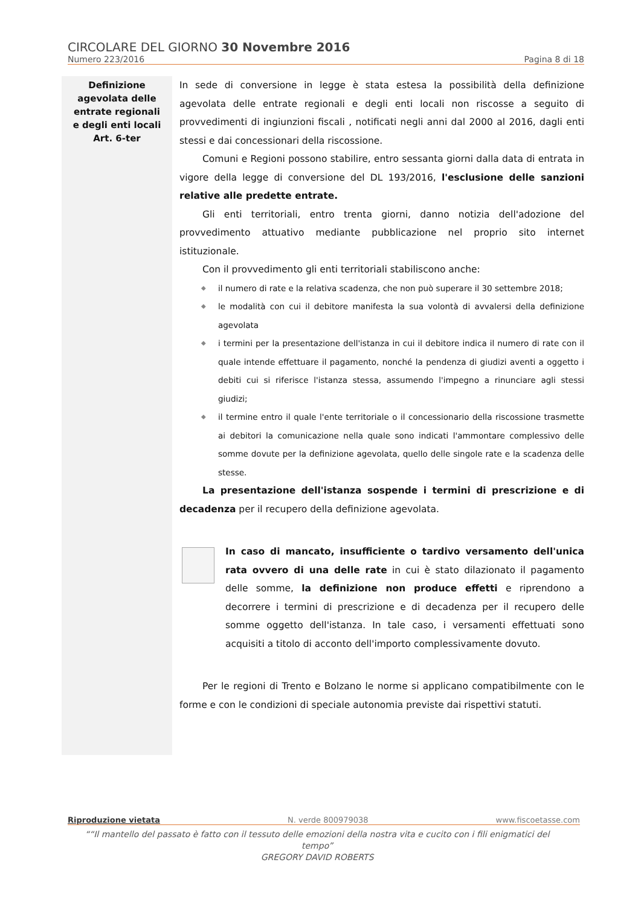CIRCOLARE DEL GIORNO 30 Novembre 2016
Numero 223/2016 Pagina 8 di 18
Definizione
agevolata delle
entrate regionali
e degli enti locali
Art. 6-ter
In sede di conversione in legge è stata estesa la possibilità della definizione agevolata delle entrate regionali e degli enti locali non riscosse a seguito di provvedimenti di ingiunzioni fiscali , notificati negli anni dal 2000 al 2016, dagli enti stessi e dai concessionari della riscossione.
Comuni e Regioni possono stabilire, entro sessanta giorni dalla data di entrata in vigore della legge di conversione del DL 193/2016, l'esclusione delle sanzioni relative alle predette entrate.
Gli enti territoriali, entro trenta giorni, danno notizia dell'adozione del provvedimento attuativo mediante pubblicazione nel proprio sito internet istituzionale.
Con il provvedimento gli enti territoriali stabiliscono anche:
◆ il numero di rate e la relativa scadenza, che non può superare il 30 settembre 2018;
◆ le modalità con cui il debitore manifesta la sua volontà di avvalersi della definizione agevolata
◆ i termini per la presentazione dell'istanza in cui il debitore indica il numero di rate con il quale intende effettuare il pagamento, nonché la pendenza di giudizi aventi a oggetto i debiti cui si riferisce l'istanza stessa, assumendo l'impegno a rinunciare agli stessi giudizi;
◆ il termine entro il quale l'ente territoriale o il concessionario della riscossione trasmette ai debitori la comunicazione nella quale sono indicati l'ammontare complessivo delle somme dovute per la definizione agevolata, quello delle singole rate e la scadenza delle stesse.
La presentazione dell'istanza sospende i termini di prescrizione e di decadenza per il recupero della definizione agevolata.
In caso di mancato, insufficiente o tardivo versamento dell'unica rata ovvero di una delle rate in cui è stato dilazionato il pagamento delle somme, la definizione non produce effetti e riprendono a decorrere i termini di prescrizione e di decadenza per il recupero delle somme oggetto dell'istanza. In tale caso, i versamenti effettuati sono acquisiti a titolo di acconto dell'importo complessivamente dovuto.
Per le regioni di Trento e Bolzano le norme si applicano compatibilmente con le forme e con le condizioni di speciale autonomia previste dai rispettivi statuti.
Riproduzione vietata N. verde 800979038 www.fiscoetasse.com
““Il mantello del passato è fatto con il tessuto delle emozioni della nostra vita e cucito con i fili enigmatici del tempo”
GREGORY DAVID ROBERTS